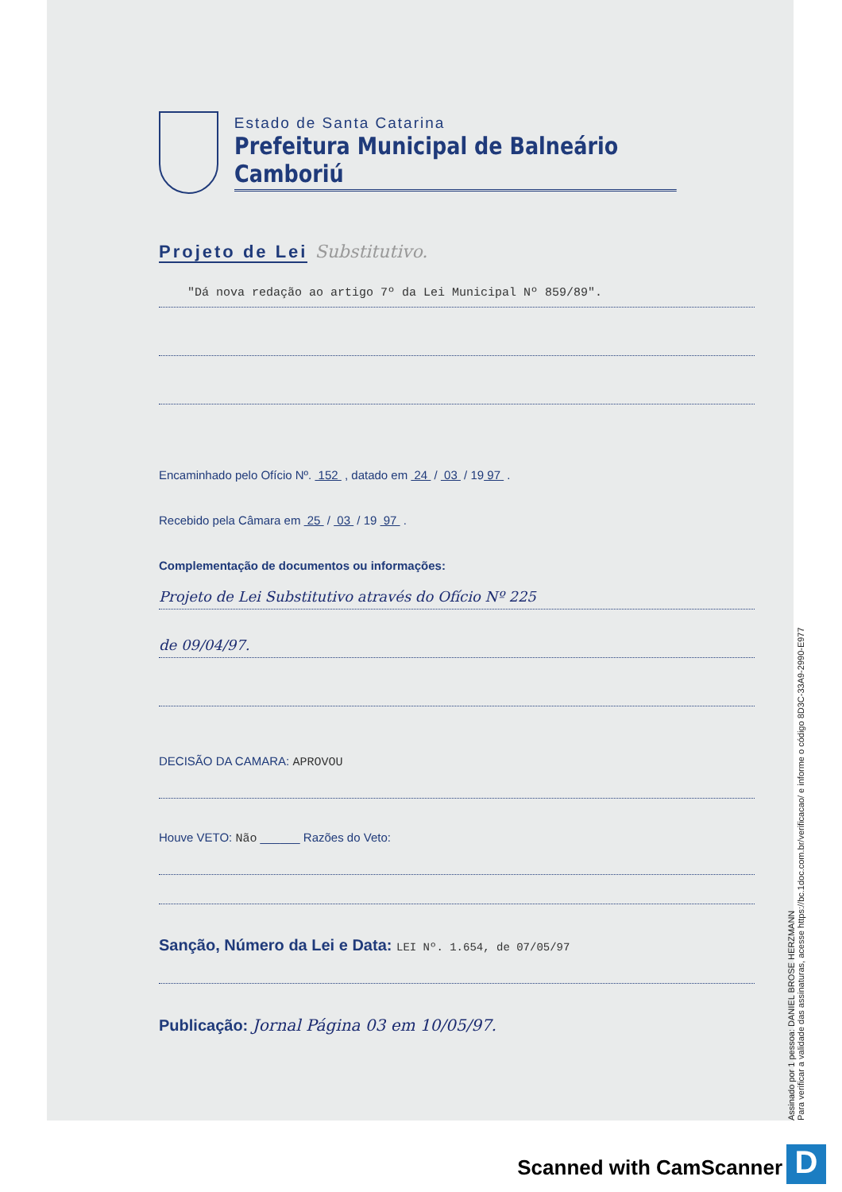Estado de Santa Catarina
Prefeitura Municipal de Balneário Camboriú
Projeto de Lei Substitutivo.
"Dá nova redação ao artigo 7º da Lei Municipal Nº 859/89".
Encaminhado pelo Ofício Nº. 152 , datado em 24 / 03 / 19 97 .
Recebido pela Câmara em 25 / 03 / 19 97 .
Complementação de documentos ou informações:
Projeto de Lei Substitutivo através do Ofício Nº 225
de 09/04/97.
DECISÃO DA CAMARA: APROVOU
Houve VETO: Não ______ Razões do Veto:
Sanção, Número da Lei e Data: LEI Nº. 1.654, de 07/05/97
Publicação: Jornal Página 03 em 10/05/97.
Assinado por 1 pessoa: DANIEL BROSE HERZMANN
Para verificar a validade das assinaturas, acesse https://bc.1doc.com.br/verificacao/ e informe o código 8D3C-33A9-2990-E977
Scanned with CamScanner D